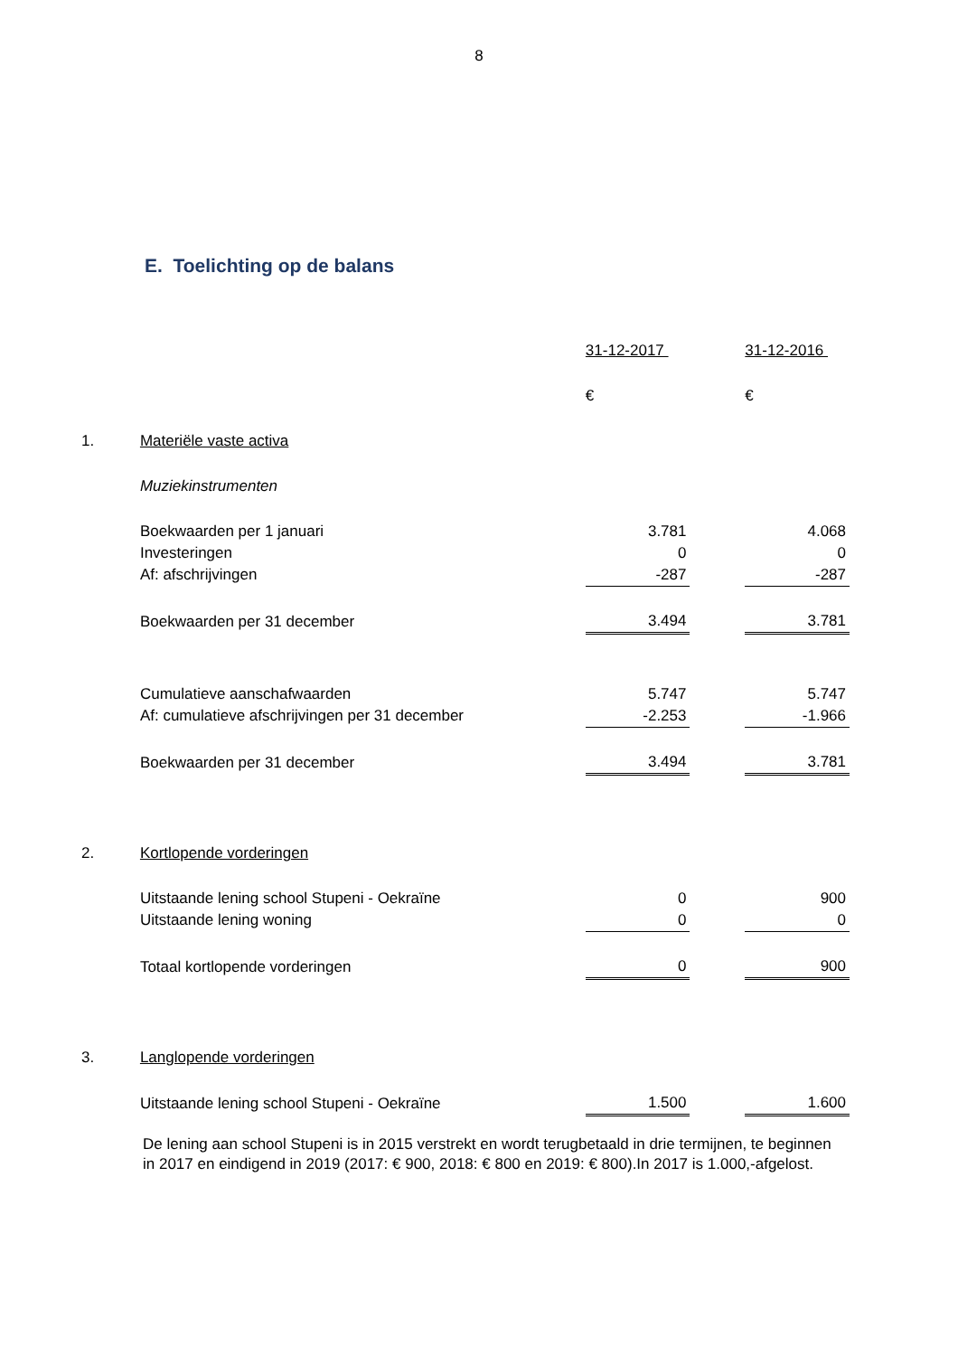8
E. Toelichting op de balans
| | | 31-12-2017 | | 31-12-2016 |
| | | € | | € |
| 1. | Materiële vaste activa | | | |
| | Muziekinstrumenten | | | |
| | Boekwaarden per 1 januari | 3.781 | | 4.068 |
| | Investeringen | 0 | | 0 |
| | Af: afschrijvingen | -287 | | -287 |
| | Boekwaarden per 31 december | 3.494 | | 3.781 |
| | Cumulatieve aanschafwaarden | 5.747 | | 5.747 |
| | Af: cumulatieve afschrijvingen per 31 december | -2.253 | | -1.966 |
| | Boekwaarden per 31 december | 3.494 | | 3.781 |
| 2. | Kortlopende vorderingen | | | |
| | Uitstaande lening school Stupeni - Oekraïne | 0 | | 900 |
| | Uitstaande lening woning | 0 | | 0 |
| | Totaal kortlopende vorderingen | 0 | | 900 |
| 3. | Langlopende vorderingen | | | |
| | Uitstaande lening school Stupeni - Oekraïne | 1.500 | | 1.600 |
De lening aan school Stupeni is in 2015 verstrekt en wordt terugbetaald in drie termijnen, te beginnen in 2017 en eindigend in 2019 (2017: € 900, 2018: € 800 en 2019: € 800).In 2017 is 1.000,-afgelost.